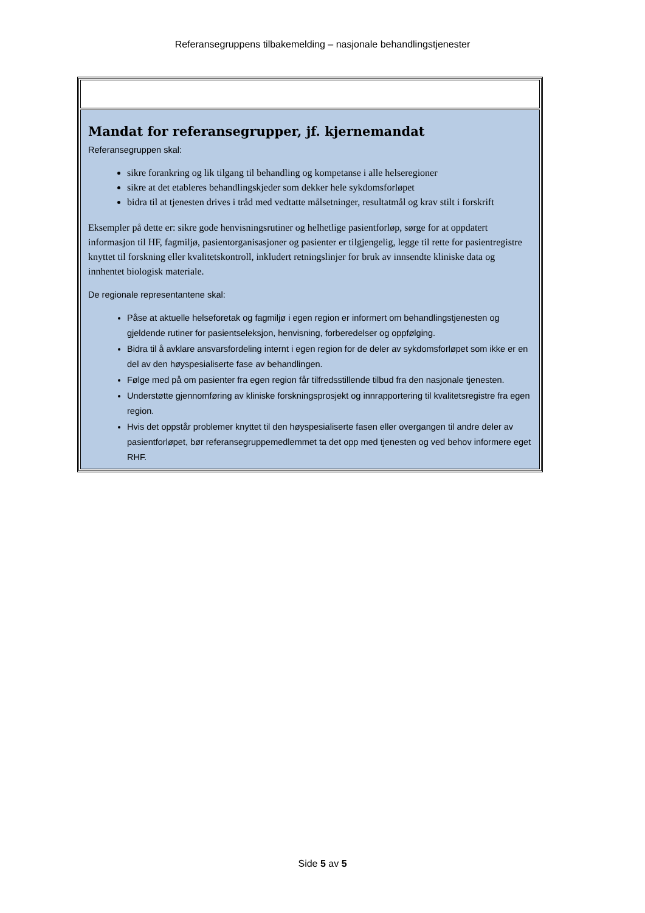Referansegruppens tilbakemelding – nasjonale behandlingstjenester
| Mandat for referansegrupper, jf. kjernemandat Referansegruppen skal: sikre forankring og lik tilgang til behandling og kompetanse i alle helseregioner sikre at det etableres behandlingskjeder som dekker hele sykdomsforløpet bidra til at tjenesten drives i tråd med vedtatte målsetninger, resultatmål og krav stilt i forskrift Eksempler på dette er: sikre gode henvisningsrutiner og helhetlige pasientforløp, sørge for at oppdatert informasjon til HF, fagmiljø, pasientorganisasjoner og pasienter er tilgjengelig, legge til rette for pasientregistre knyttet til forskning eller kvalitetskontroll, inkludert retningslinjer for bruk av innsendte kliniske data og innhentet biologisk materiale. De regionale representantene skal: Påse at aktuelle helseforetak og fagmiljø i egen region er informert om behandlingstjenesten og gjeldende rutiner for pasientseleksjon, henvisning, forberedelser og oppfølging. Bidra til å avklare ansvarsfordeling internt i egen region for de deler av sykdomsforløpet som ikke er en del av den høyspesialiserte fase av behandlingen. Følge med på om pasienter fra egen region får tilfredsstillende tilbud fra den nasjonale tjenesten. Understøtte gjennomføring av kliniske forskningsprosjekt og innrapportering til kvalitetsregistre fra egen region. Hvis det oppstår problemer knyttet til den høyspesialiserte fasen eller overgangen til andre deler av pasientforløpet, bør referansegruppemedlemmet ta det opp med tjenesten og ved behov informere eget RHF. |
Side 5 av 5